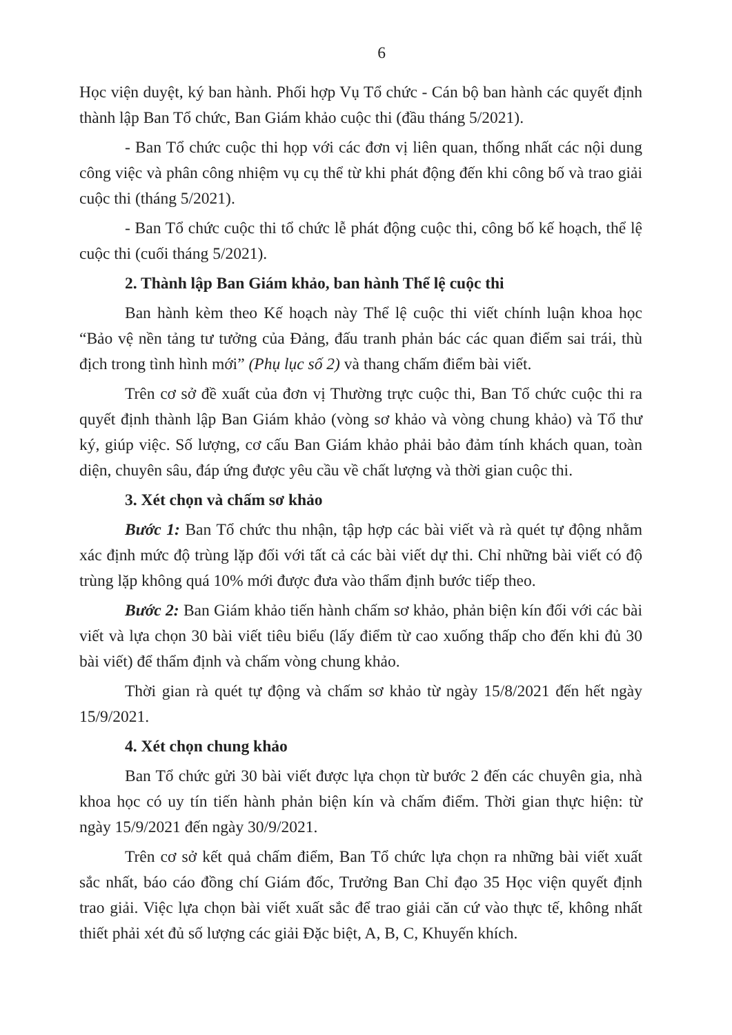6
Học viện duyệt, ký ban hành. Phối hợp Vụ Tổ chức - Cán bộ ban hành các quyết định thành lập Ban Tổ chức, Ban Giám khảo cuộc thi (đầu tháng 5/2021).
- Ban Tổ chức cuộc thi họp với các đơn vị liên quan, thống nhất các nội dung công việc và phân công nhiệm vụ cụ thể từ khi phát động đến khi công bố và trao giải cuộc thi (tháng 5/2021).
- Ban Tổ chức cuộc thi tổ chức lễ phát động cuộc thi, công bố kế hoạch, thể lệ cuộc thi (cuối tháng 5/2021).
2. Thành lập Ban Giám khảo, ban hành Thể lệ cuộc thi
Ban hành kèm theo Kế hoạch này Thể lệ cuộc thi viết chính luận khoa học “Bảo vệ nền tảng tư tưởng của Đảng, đấu tranh phản bác các quan điểm sai trái, thù địch trong tình hình mới” (Phụ lục số 2) và thang chấm điểm bài viết.
Trên cơ sở đề xuất của đơn vị Thường trực cuộc thi, Ban Tổ chức cuộc thi ra quyết định thành lập Ban Giám khảo (vòng sơ khảo và vòng chung khảo) và Tổ thư ký, giúp việc. Số lượng, cơ cấu Ban Giám khảo phải bảo đảm tính khách quan, toàn diện, chuyên sâu, đáp ứng được yêu cầu về chất lượng và thời gian cuộc thi.
3. Xét chọn và chấm sơ khảo
Bước 1: Ban Tổ chức thu nhận, tập hợp các bài viết và rà quét tự động nhằm xác định mức độ trùng lặp đối với tất cả các bài viết dự thi. Chỉ những bài viết có độ trùng lặp không quá 10% mới được đưa vào thẩm định bước tiếp theo.
Bước 2: Ban Giám khảo tiến hành chấm sơ khảo, phản biện kín đối với các bài viết và lựa chọn 30 bài viết tiêu biểu (lấy điểm từ cao xuống thấp cho đến khi đủ 30 bài viết) để thẩm định và chấm vòng chung khảo.
Thời gian rà quét tự động và chấm sơ khảo từ ngày 15/8/2021 đến hết ngày 15/9/2021.
4. Xét chọn chung khảo
Ban Tổ chức gửi 30 bài viết được lựa chọn từ bước 2 đến các chuyên gia, nhà khoa học có uy tín tiến hành phản biện kín và chấm điểm. Thời gian thực hiện: từ ngày 15/9/2021 đến ngày 30/9/2021.
Trên cơ sở kết quả chấm điểm, Ban Tổ chức lựa chọn ra những bài viết xuất sắc nhất, báo cáo đồng chí Giám đốc, Trưởng Ban Chỉ đạo 35 Học viện quyết định trao giải. Việc lựa chọn bài viết xuất sắc để trao giải căn cứ vào thực tế, không nhất thiết phải xét đủ số lượng các giải Đặc biệt, A, B, C, Khuyến khích.